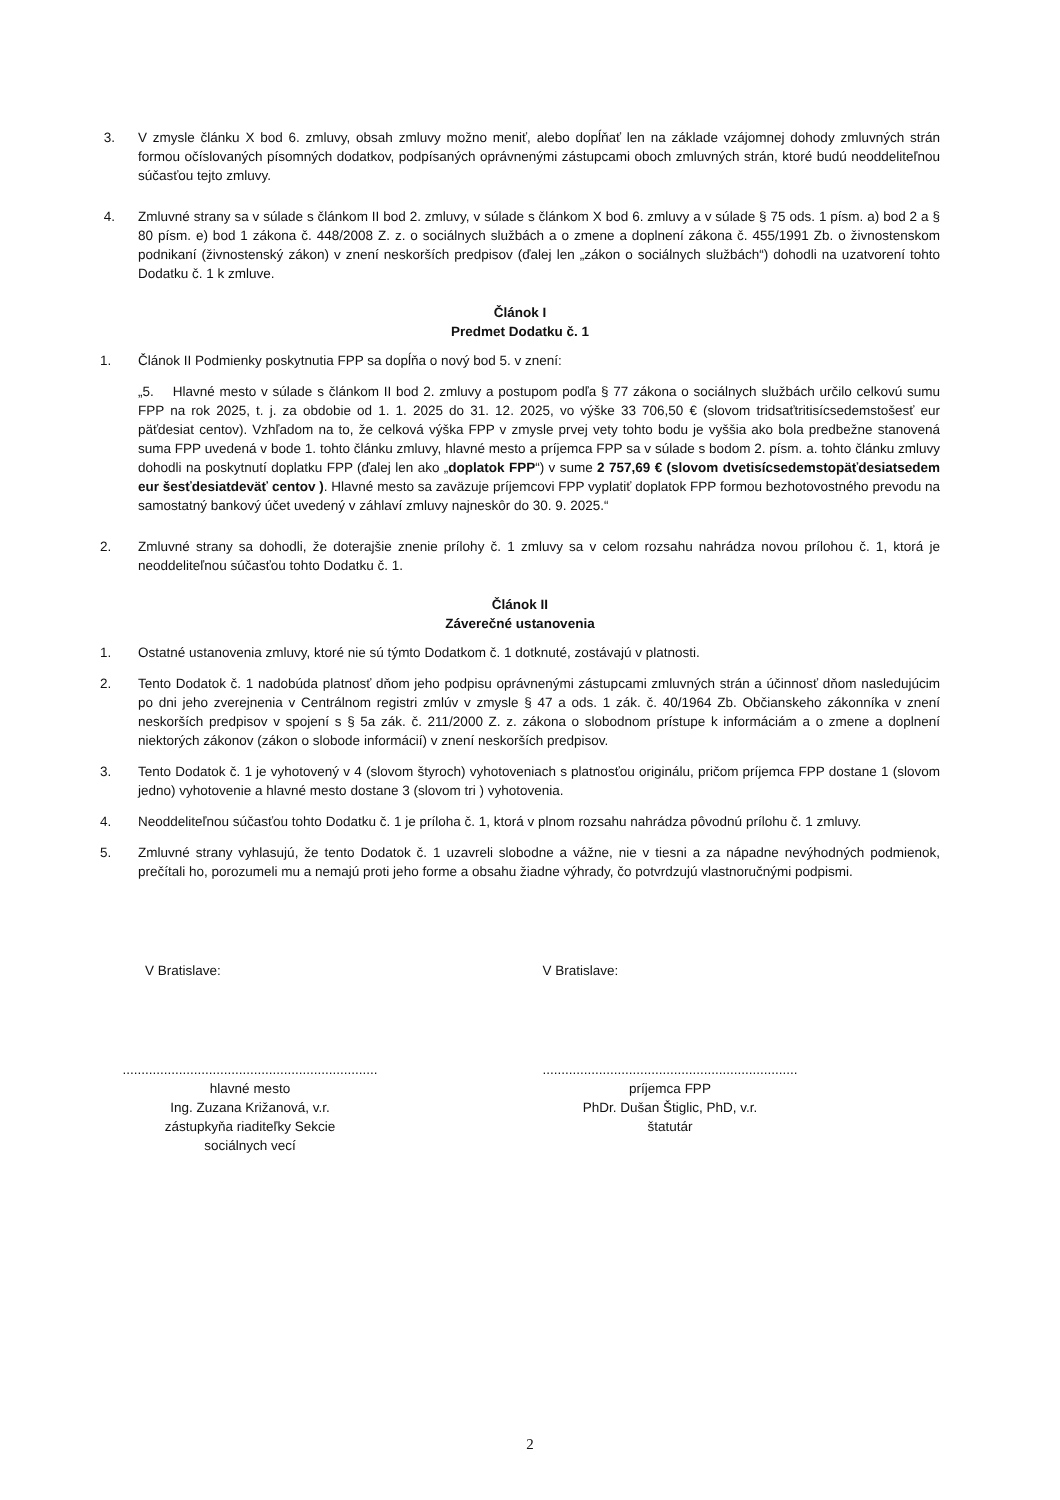3. V zmysle článku X bod 6. zmluvy, obsah zmluvy možno meniť, alebo dopĺňať len na základe vzájomnej dohody zmluvných strán formou očíslovaných písomných dodatkov, podpísaných oprávnenými zástupcami oboch zmluvných strán, ktoré budú neoddeliteľnou súčasťou tejto zmluvy.
4. Zmluvné strany sa v súlade s článkom II bod 2. zmluvy, v súlade s článkom X bod 6. zmluvy a v súlade § 75 ods. 1 písm. a) bod 2 a § 80 písm. e) bod 1 zákona č. 448/2008 Z. z. o sociálnych službách a o zmene a doplnení zákona č. 455/1991 Zb. o živnostenskom podnikaní (živnostenský zákon) v znení neskorších predpisov (ďalej len „zákon o sociálnych službách“) dohodli na uzatvorení tohto Dodatku č. 1 k zmluve.
Článok I
Predmet Dodatku č. 1
1. Článok II Podmienky poskytnutia FPP sa dopĺňa o nový bod 5. v znení:
„5. Hlavné mesto v súlade s článkom II bod 2. zmluvy a postupom podľa § 77 zákona o sociálnych službách určilo celkovú sumu FPP na rok 2025, t. j. za obdobie od 1. 1. 2025 do 31. 12. 2025, vo výške 33 706,50 € (slovom tridsaťtritisícsedemstošesť eur päťdesiat centov). Vzhľadom na to, že celková výška FPP v zmysle prvej vety tohto bodu je vyššia ako bola predbežne stanovená suma FPP uvedená v bode 1. tohto článku zmluvy, hlavné mesto a príjemca FPP sa v súlade s bodom 2. písm. a. tohto článku zmluvy dohodli na poskytnutí doplatku FPP (ďalej len ako „doplatok FPP“) v sume 2 757,69 € (slovom dvetisícsedemstopäťdesiatsedem eur šesťdesiatdeväť centov ). Hlavné mesto sa zaväzuje príjemcovi FPP vyplatiť doplatok FPP formou bezhotovostného prevodu na samostatný bankový účet uvedený v záhlaví zmluvy najneskôr do 30. 9. 2025.“
2. Zmluvné strany sa dohodli, že doterajšie znenie prílohy č. 1 zmluvy sa v celom rozsahu nahrádza novou prílohou č. 1, ktorá je neoddeliteľnou súčasťou tohto Dodatku č. 1.
Článok II
Záverečné ustanovenia
1. Ostatné ustanovenia zmluvy, ktoré nie sú týmto Dodatkom č. 1 dotknuté, zostávajú v platnosti.
2. Tento Dodatok č. 1 nadobúda platnosť dňom jeho podpisu oprávnenými zástupcami zmluvných strán a účinnosť dňom nasledujúcim po dni jeho zverejnenia v Centrálnom registri zmlúv v zmysle § 47 a ods. 1 zák. č. 40/1964 Zb. Občianskeho zákonníka v znení neskorších predpisov v spojení s § 5a zák. č. 211/2000 Z. z. zákona o slobodnom prístupe k informáciám a o zmene a doplnení niektorých zákonov (zákon o slobode informácií) v znení neskorších predpisov.
3. Tento Dodatok č. 1 je vyhotovený v 4 (slovom štyroch) vyhotoveniach s platnosťou originálu, pričom príjemca FPP dostane 1 (slovom jedno) vyhotovenie a hlavné mesto dostane 3 (slovom tri ) vyhotovenia.
4. Neoddeliteľnou súčasťou tohto Dodatku č. 1 je príloha č. 1, ktorá v plnom rozsahu nahrádza pôvodnú prílohu č. 1 zmluvy.
5. Zmluvné strany vyhlasujú, že tento Dodatok č. 1 uzavreli slobodne a vážne, nie v tiesni a za nápadne nevýhodných podmienok, prečítali ho, porozumeli mu a nemajú proti jeho forme a obsahu žiadne výhrady, čo potvrdzujú vlastnoručnými podpismi.
V Bratislave: V Bratislave:
....................................................................
hlavné mesto
Ing. Zuzana Križanová, v.r.
zástupkyňa riaditeľky Sekcie
sociálnych vecí
....................................................................
príjemca FPP
PhDr. Dušan Štiglic, PhD, v.r.
štatutár
2